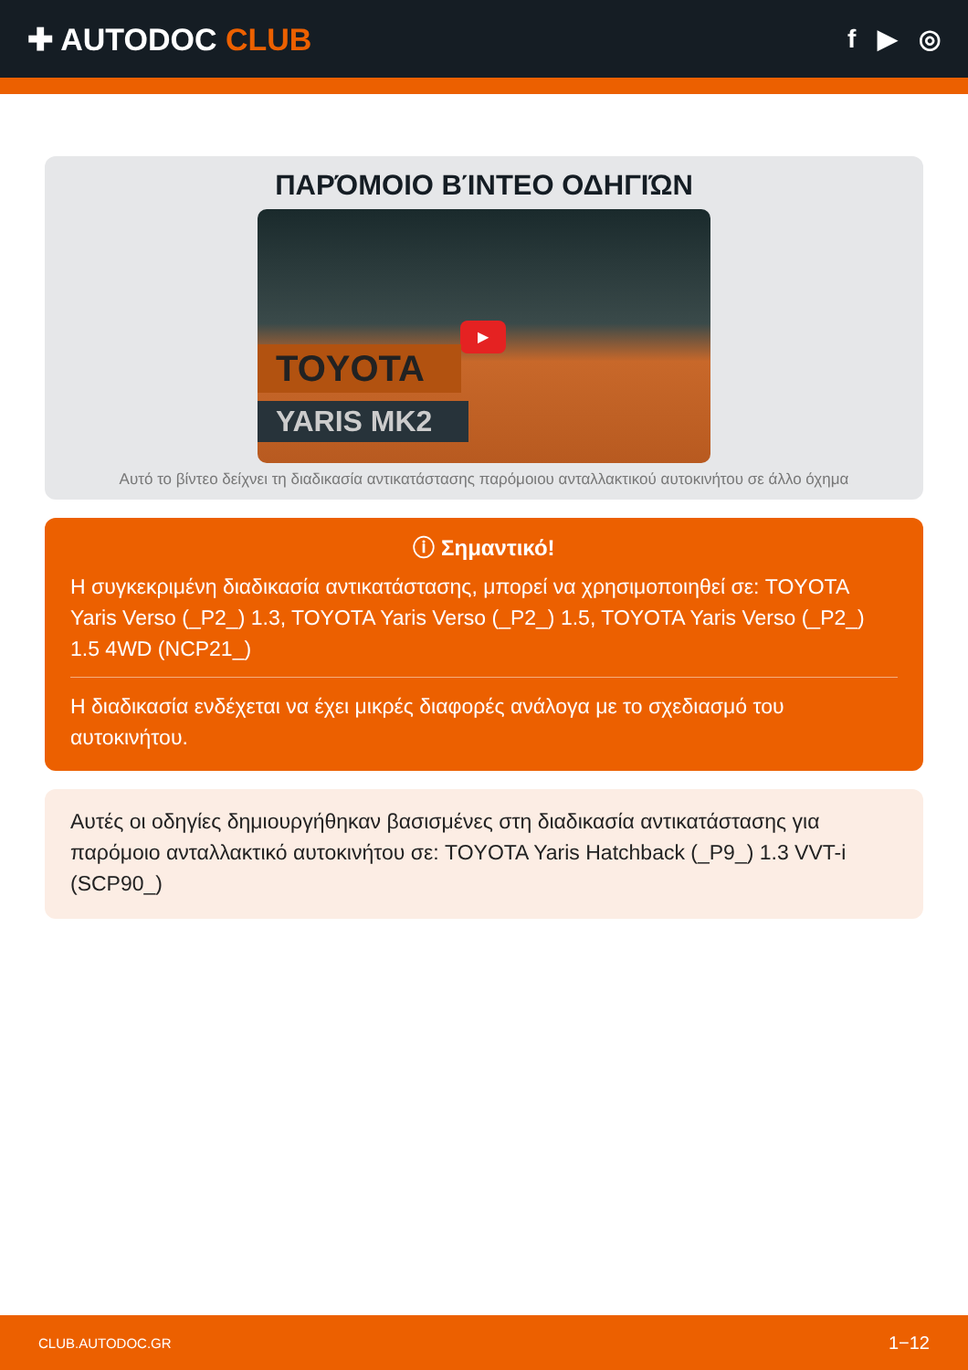✚ AUTODOC CLUB
f ▶ ◎
ΠΑΡΌΜΟΙΟ ΒΊΝΤΕΟ ΟΔΗΓΙΏΝ
▶
TOYOTA
YARIS MK2
Αυτό το βίντεο δείχνει τη διαδικασία αντικατάστασης παρόμοιου ανταλλακτικού αυτοκινήτου σε άλλο όχημα
ⓘ Σημαντικό!
Η συγκεκριμένη διαδικασία αντικατάστασης, μπορεί να χρησιμοποιηθεί σε: TOYOTA Yaris Verso (_P2_) 1.3, TOYOTA Yaris Verso (_P2_) 1.5, TOYOTA Yaris Verso (_P2_) 1.5 4WD (NCP21_)
Η διαδικασία ενδέχεται να έχει μικρές διαφορές ανάλογα με το σχεδιασμό του αυτοκινήτου.
Αυτές οι οδηγίες δημιουργήθηκαν βασισμένες στη διαδικασία αντικατάστασης για παρόμοιο ανταλλακτικό αυτοκινήτου σε: TOYOTA Yaris Hatchback (_P9_) 1.3 VVT-i (SCP90_)
CLUB.AUTODOC.GR 1−12